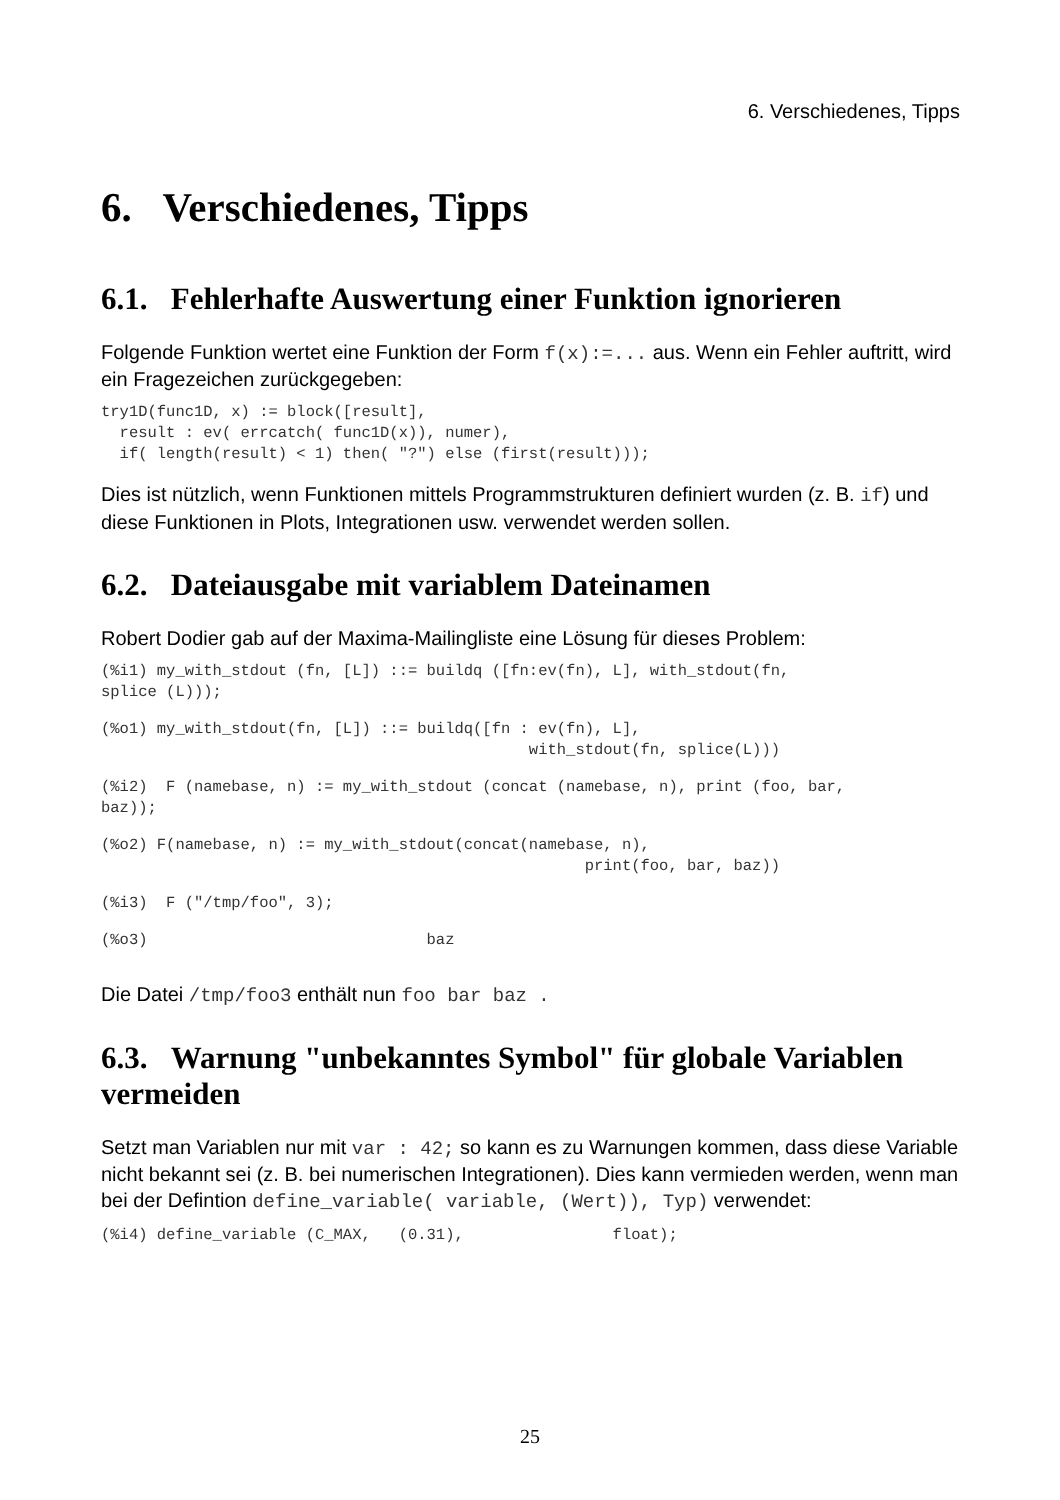6. Verschiedenes, Tipps
6. Verschiedenes, Tipps
6.1. Fehlerhafte Auswertung einer Funktion ignorieren
Folgende Funktion wertet eine Funktion der Form f(x):=... aus. Wenn ein Fehler auftritt, wird ein Fragezeichen zurückgegeben:
try1D(func1D, x) := block([result],
  result : ev( errcatch( func1D(x)), numer),
  if( length(result) < 1) then( "?") else (first(result)));
Dies ist nützlich, wenn Funktionen mittels Programmstrukturen definiert wurden (z. B. if) und diese Funktionen in Plots, Integrationen usw. verwendet werden sollen.
6.2. Dateiausgabe mit variablem Dateinamen
Robert Dodier gab auf der Maxima-Mailingliste eine Lösung für dieses Problem:
(%i1) my_with_stdout (fn, [L]) ::= buildq ([fn:ev(fn), L], with_stdout(fn,
splice (L)));
(%o1) my_with_stdout(fn, [L]) ::= buildq([fn : ev(fn), L],
                                              with_stdout(fn, splice(L)))
(%i2)  F (namebase, n) := my_with_stdout (concat (namebase, n), print (foo, bar,
baz));
(%o2) F(namebase, n) := my_with_stdout(concat(namebase, n),
                                                    print(foo, bar, baz))
(%i3)  F ("/tmp/foo", 3);
(%o3)                              baz
Die Datei /tmp/foo3 enthält nun foo bar baz .
6.3. Warnung "unbekanntes Symbol" für globale Variablen vermeiden
Setzt man Variablen nur mit var : 42; so kann es zu Warnungen kommen, dass diese Variable nicht bekannt sei (z. B. bei numerischen Integrationen). Dies kann vermieden werden, wenn man bei der Defintion define_variable( variable, (Wert)), Typ) verwendet:
(%i4) define_variable (C_MAX,   (0.31),                float);
25